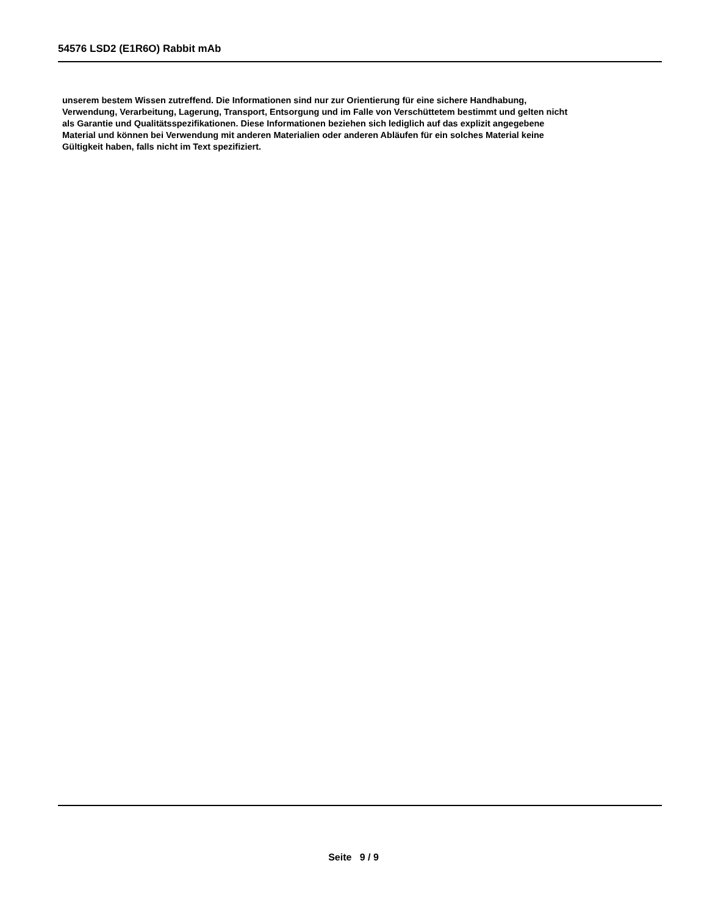54576 LSD2 (E1R6O) Rabbit mAb
unserem bestem Wissen zutreffend. Die Informationen sind nur zur Orientierung für eine sichere Handhabung,
Verwendung, Verarbeitung, Lagerung, Transport, Entsorgung und im Falle von Verschüttetem bestimmt und gelten nicht
als Garantie und Qualitätsspezifikationen. Diese Informationen beziehen sich lediglich auf das explizit angegebene
Material und können bei Verwendung mit anderen Materialien oder anderen Abläufen für ein solches Material keine
Gültigkeit haben, falls nicht im Text spezifiziert.
Seite 9 / 9